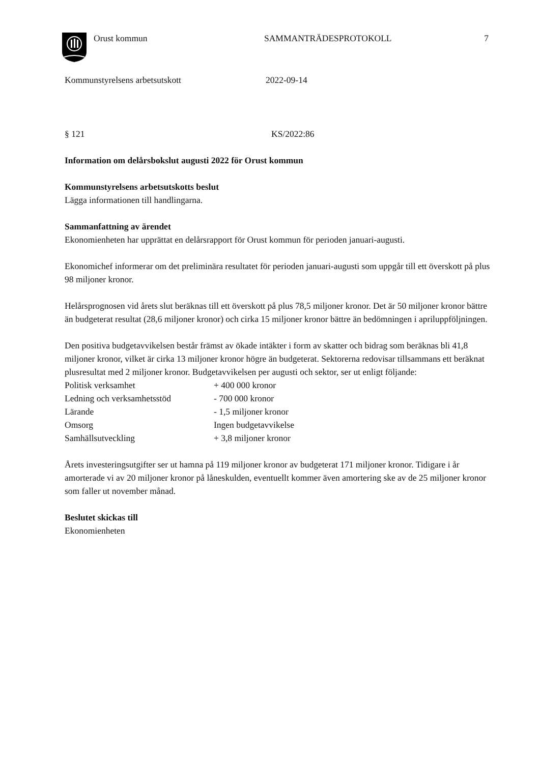Orust kommun SAMMANTRÄDESPROTOKOLL 7
Kommunstyrelsens arbetsutskott 2022-09-14
§ 121 KS/2022:86
Information om delårsbokslut augusti 2022 för Orust kommun
Kommunstyrelsens arbetsutskotts beslut
Lägga informationen till handlingarna.
Sammanfattning av ärendet
Ekonomienheten har upprättat en delårsrapport för Orust kommun för perioden januari-augusti.
Ekonomichef informerar om det preliminära resultatet för perioden januari-augusti som uppgår till ett överskott på plus 98 miljoner kronor.
Helårsprognosen vid årets slut beräknas till ett överskott på plus 78,5 miljoner kronor. Det är 50 miljoner kronor bättre än budgeterat resultat (28,6 miljoner kronor) och cirka 15 miljoner kronor bättre än bedömningen i apriluppföljningen.
Den positiva budgetavvikelsen består främst av ökade intäkter i form av skatter och bidrag som beräknas bli 41,8 miljoner kronor, vilket är cirka 13 miljoner kronor högre än budgeterat. Sektorerna redovisar tillsammans ett beräknat plusresultat med 2 miljoner kronor. Budgetavvikelsen per augusti och sektor, ser ut enligt följande:
| Politisk verksamhet | + 400 000 kronor |
| Ledning och verksamhetsstöd | - 700 000 kronor |
| Lärande | - 1,5 miljoner kronor |
| Omsorg | Ingen budgetavvikelse |
| Samhällsutveckling | + 3,8 miljoner kronor |
Årets investeringsutgifter ser ut hamna på 119 miljoner kronor av budgeterat 171 miljoner kronor. Tidigare i år amorterade vi av 20 miljoner kronor på låneskulden, eventuellt kommer även amortering ske av de 25 miljoner kronor som faller ut november månad.
Beslutet skickas till
Ekonomienheten